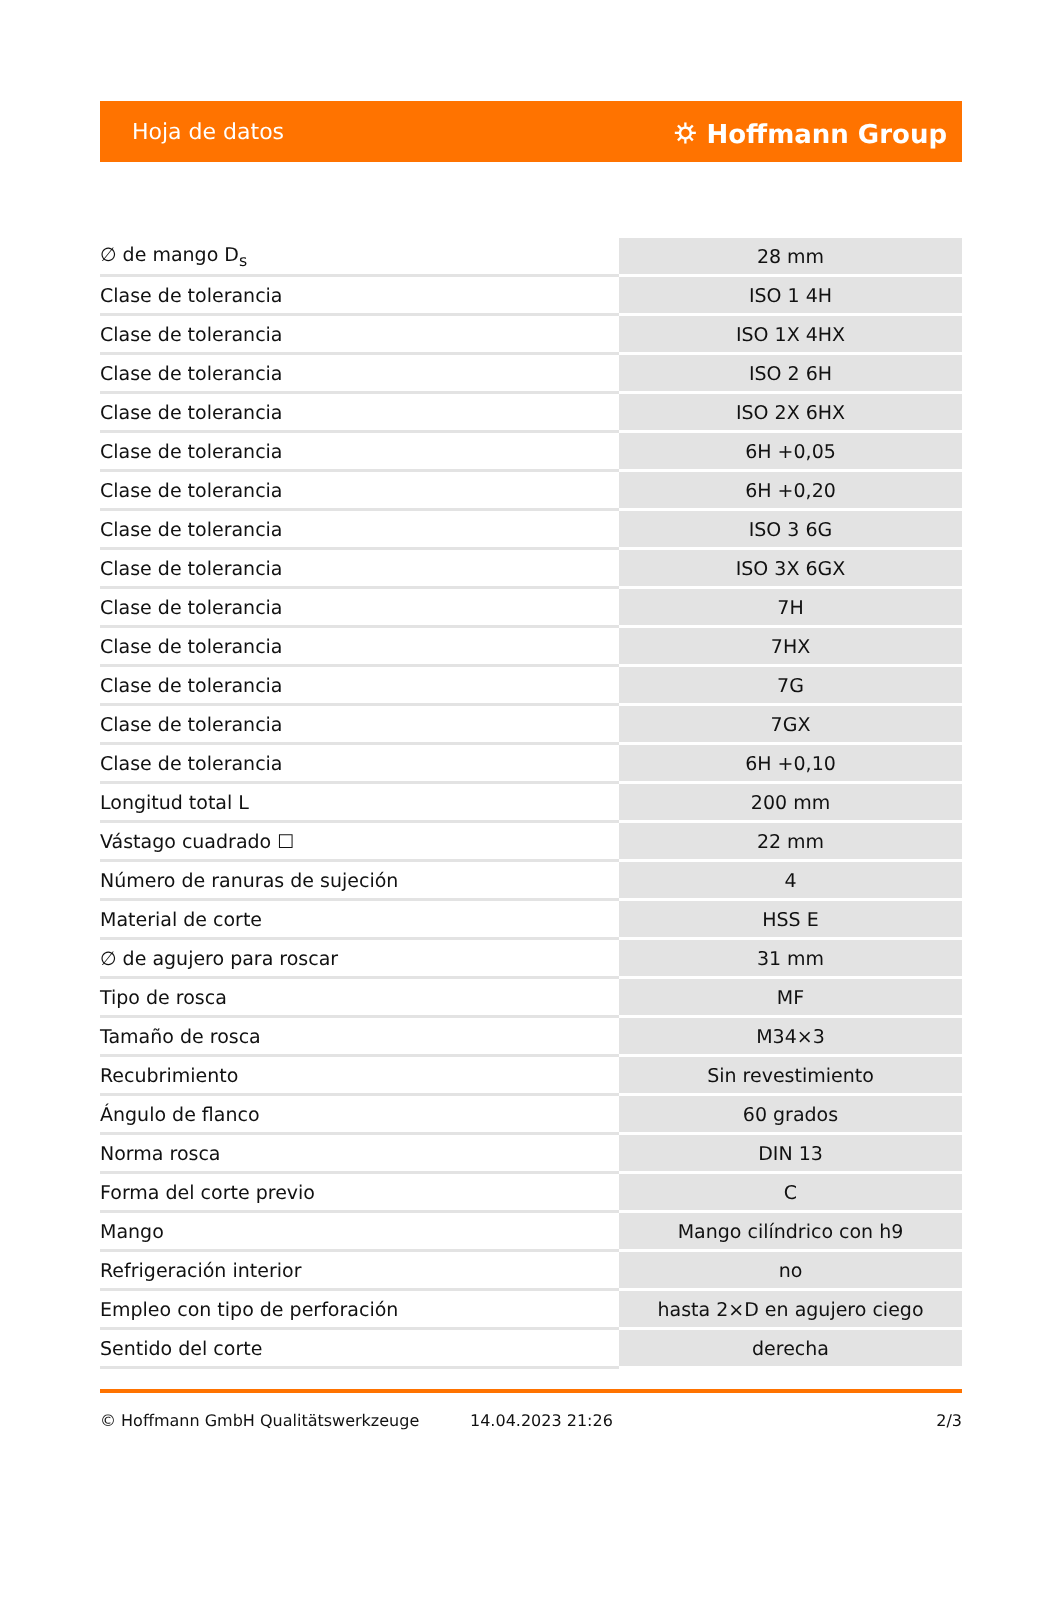Hoja de datos ⛭ Hoffmann Group
| ∅ de mango D<sub>s</sub> | 28 mm |
| Clase de tolerancia | ISO 1 4H |
| Clase de tolerancia | ISO 1X 4HX |
| Clase de tolerancia | ISO 2 6H |
| Clase de tolerancia | ISO 2X 6HX |
| Clase de tolerancia | 6H +0,05 |
| Clase de tolerancia | 6H +0,20 |
| Clase de tolerancia | ISO 3 6G |
| Clase de tolerancia | ISO 3X 6GX |
| Clase de tolerancia | 7H |
| Clase de tolerancia | 7HX |
| Clase de tolerancia | 7G |
| Clase de tolerancia | 7GX |
| Clase de tolerancia | 6H +0,10 |
| Longitud total L | 200 mm |
| Vástago cuadrado ☐ | 22 mm |
| Número de ranuras de sujeción | 4 |
| Material de corte | HSS E |
| ∅ de agujero para roscar | 31 mm |
| Tipo de rosca | MF |
| Tamaño de rosca | M34×3 |
| Recubrimiento | Sin revestimiento |
| Ángulo de flanco | 60 grados |
| Norma rosca | DIN 13 |
| Forma del corte previo | C |
| Mango | Mango cilíndrico con h9 |
| Refrigeración interior | no |
| Empleo con tipo de perforación | hasta 2×D en agujero ciego |
| Sentido del corte | derecha |
© Hoffmann GmbH Qualitätswerkzeuge 14.04.2023 21:26 2/3